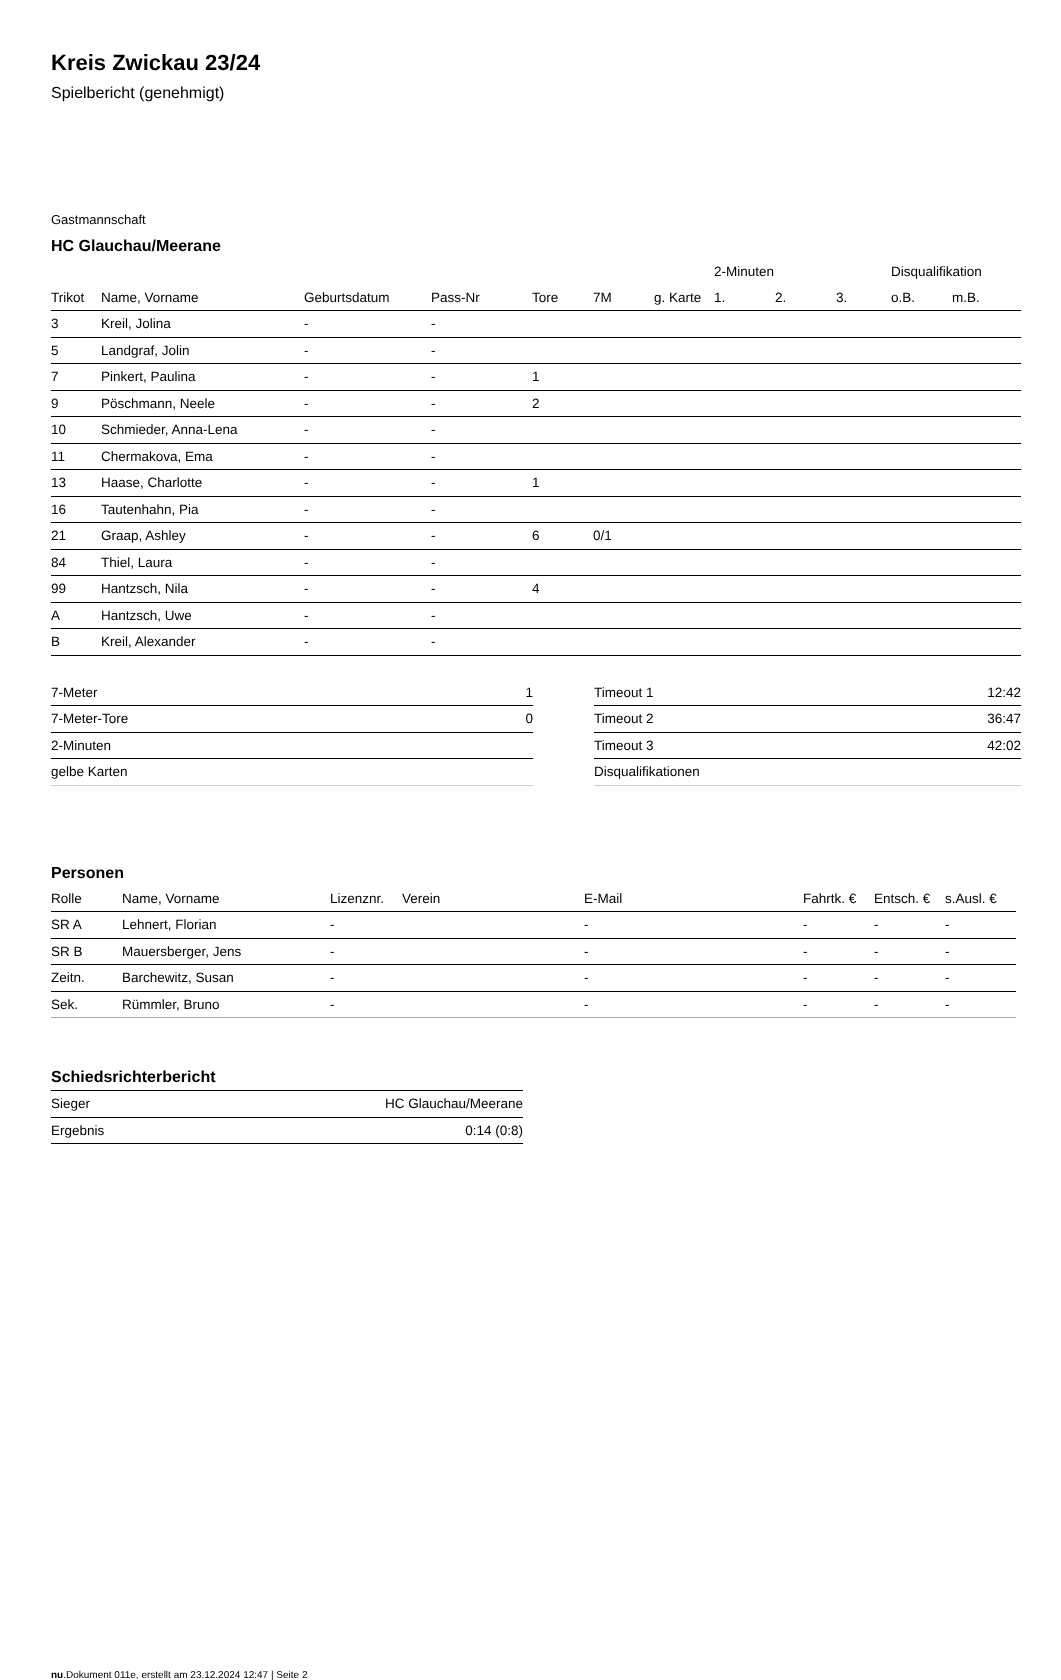Kreis Zwickau 23/24
Spielbericht (genehmigt)
Gastmannschaft
HC Glauchau/Meerane
| | | | | | | | 2-Minuten | | | Disqualifikation | |
| --- | --- | --- | --- | --- | --- | --- | --- | --- | --- | --- | --- |
| Trikot | Name, Vorname | Geburtsdatum | Pass-Nr | Tore | 7M | g. Karte | 1. | 2. | 3. | o.B. | m.B. |
| 3 | Kreil, Jolina | - | - | | | | | | | | |
| 5 | Landgraf, Jolin | - | - | | | | | | | | |
| 7 | Pinkert, Paulina | - | - | 1 | | | | | | | |
| 9 | Pöschmann, Neele | - | - | 2 | | | | | | | |
| 10 | Schmieder, Anna-Lena | - | - | | | | | | | | |
| 11 | Chermakova, Ema | - | - | | | | | | | | |
| 13 | Haase, Charlotte | - | - | 1 | | | | | | | |
| 16 | Tautenhahn, Pia | - | - | | | | | | | | |
| 21 | Graap, Ashley | - | - | 6 | 0/1 | | | | | | |
| 84 | Thiel, Laura | - | - | | | | | | | | |
| 99 | Hantzsch, Nila | - | - | 4 | | | | | | | |
| A | Hantzsch, Uwe | - | - | | | | | | | | |
| B | Kreil, Alexander | - | - | | | | | | | | |
| 7-Meter | 1 |
| 7-Meter-Tore | 0 |
| 2-Minuten | |
| gelbe Karten | |
| Timeout 1 | 12:42 |
| Timeout 2 | 36:47 |
| Timeout 3 | 42:02 |
| Disqualifikationen | |
Personen
| Rolle | Name, Vorname | Lizenznr. | Verein | E-Mail | Fahrtk. € | Entsch. € | s.Ausl. € |
| --- | --- | --- | --- | --- | --- | --- | --- |
| SR A | Lehnert, Florian | - | | - | - | - | - |
| SR B | Mauersberger, Jens | - | | - | - | - | - |
| Zeitn. | Barchewitz, Susan | - | | - | - | - | - |
| Sek. | Rümmler, Bruno | - | | - | - | - | - |
Schiedsrichterbericht
| Sieger | HC Glauchau/Meerane |
| Ergebnis | 0:14 (0:8) |
nu.Dokument 011e, erstellt am 23.12.2024 12:47 | Seite 2